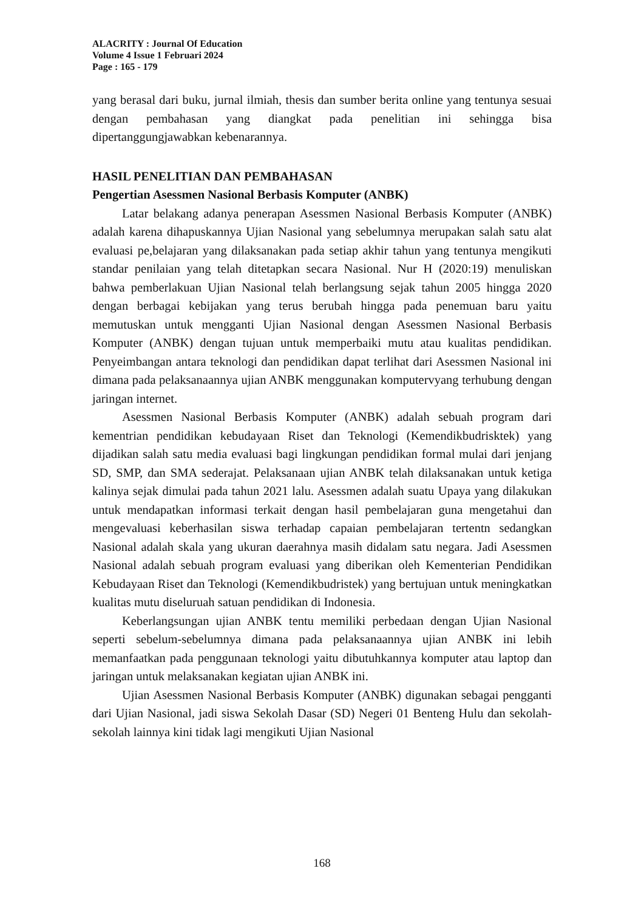ALACRITY : Journal Of Education
Volume 4 Issue 1 Februari 2024
Page : 165 - 179
yang berasal dari buku, jurnal ilmiah, thesis dan sumber berita online yang tentunya sesuai dengan pembahasan yang diangkat pada penelitian ini sehingga bisa dipertanggungjawabkan kebenarannya.
HASIL PENELITIAN DAN PEMBAHASAN
Pengertian Asessmen Nasional Berbasis Komputer (ANBK)
Latar belakang adanya penerapan Asessmen Nasional Berbasis Komputer (ANBK) adalah karena dihapuskannya Ujian Nasional yang sebelumnya merupakan salah satu alat evaluasi pe,belajaran yang dilaksanakan pada setiap akhir tahun yang tentunya mengikuti standar penilaian yang telah ditetapkan secara Nasional. Nur H (2020:19) menuliskan bahwa pemberlakuan Ujian Nasional telah berlangsung sejak tahun 2005 hingga 2020 dengan berbagai kebijakan yang terus berubah hingga pada penemuan baru yaitu memutuskan untuk mengganti Ujian Nasional dengan Asessmen Nasional Berbasis Komputer (ANBK) dengan tujuan untuk memperbaiki mutu atau kualitas pendidikan. Penyeimbangan antara teknologi dan pendidikan dapat terlihat dari Asessmen Nasional ini dimana pada pelaksanaannya ujian ANBK menggunakan komputervyang terhubung dengan jaringan internet.
Asessmen Nasional Berbasis Komputer (ANBK) adalah sebuah program dari kementrian pendidikan kebudayaan Riset dan Teknologi (Kemendikbudrisktek) yang dijadikan salah satu media evaluasi bagi lingkungan pendidikan formal mulai dari jenjang SD, SMP, dan SMA sederajat. Pelaksanaan ujian ANBK telah dilaksanakan untuk ketiga kalinya sejak dimulai pada tahun 2021 lalu. Asessmen adalah suatu Upaya yang dilakukan untuk mendapatkan informasi terkait dengan hasil pembelajaran guna mengetahui dan mengevaluasi keberhasilan siswa terhadap capaian pembelajaran tertentn sedangkan Nasional adalah skala yang ukuran daerahnya masih didalam satu negara. Jadi Asessmen Nasional adalah sebuah program evaluasi yang diberikan oleh Kementerian Pendidikan Kebudayaan Riset dan Teknologi (Kemendikbudristek) yang bertujuan untuk meningkatkan kualitas mutu diseluruah satuan pendidikan di Indonesia.
Keberlangsungan ujian ANBK tentu memiliki perbedaan dengan Ujian Nasional seperti sebelum-sebelumnya dimana pada pelaksanaannya ujian ANBK ini lebih memanfaatkan pada penggunaan teknologi yaitu dibutuhkannya komputer atau laptop dan jaringan untuk melaksanakan kegiatan ujian ANBK ini.
Ujian Asessmen Nasional Berbasis Komputer (ANBK) digunakan sebagai pengganti dari Ujian Nasional, jadi siswa Sekolah Dasar (SD) Negeri 01 Benteng Hulu dan sekolah-sekolah lainnya kini tidak lagi mengikuti Ujian Nasional
168